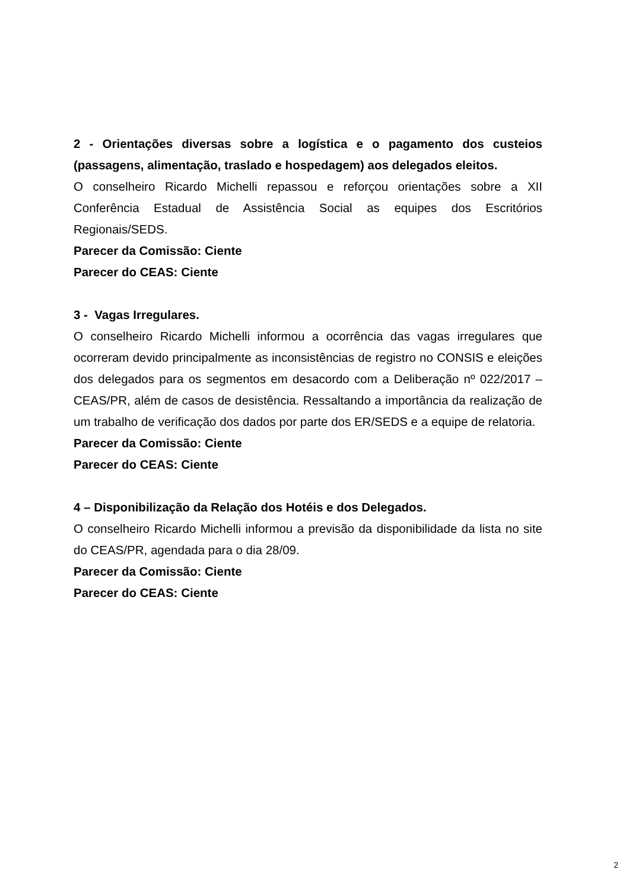2 - Orientações diversas sobre a logística e o pagamento dos custeios (passagens, alimentação, traslado e hospedagem) aos delegados eleitos.
O conselheiro Ricardo Michelli repassou e reforçou orientações sobre a XII Conferência Estadual de Assistência Social as equipes dos Escritórios Regionais/SEDS.
Parecer da Comissão: Ciente
Parecer do CEAS: Ciente
3 - Vagas Irregulares.
O conselheiro Ricardo Michelli informou a ocorrência das vagas irregulares que ocorreram devido principalmente as inconsistências de registro no CONSIS e eleições dos delegados para os segmentos em desacordo com a Deliberação nº 022/2017 – CEAS/PR, além de casos de desistência. Ressaltando a importância da realização de um trabalho de verificação dos dados por parte dos ER/SEDS e a equipe de relatoria.
Parecer da Comissão: Ciente
Parecer do CEAS: Ciente
4 – Disponibilização da Relação dos Hotéis e dos Delegados.
O conselheiro Ricardo Michelli informou a previsão da disponibilidade da lista no site do CEAS/PR, agendada para o dia 28/09.
Parecer da Comissão: Ciente
Parecer do CEAS: Ciente
2